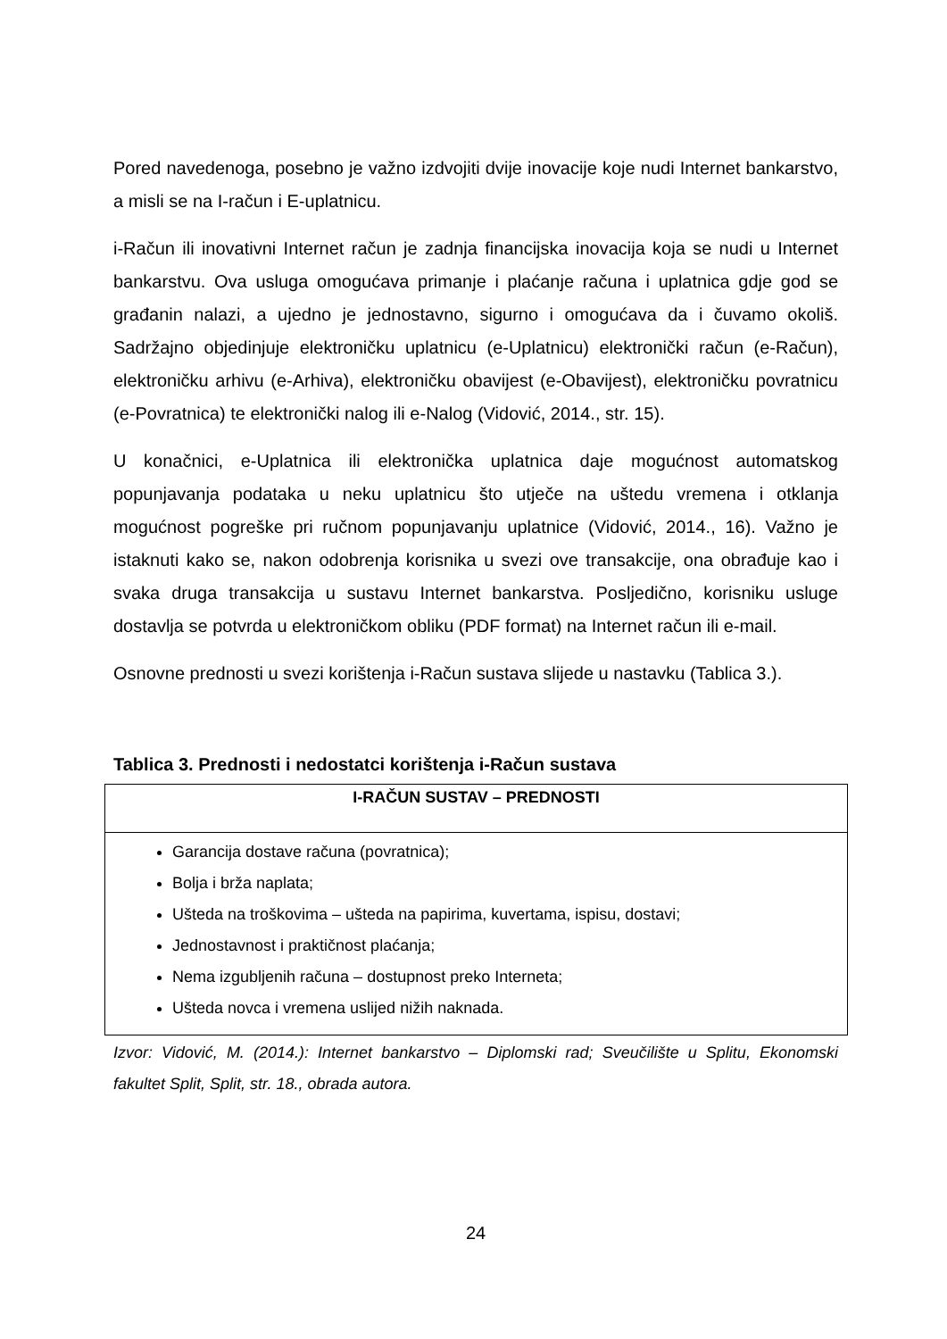Pored navedenoga, posebno je važno izdvojiti dvije inovacije koje nudi Internet bankarstvo, a misli se na I-račun i E-uplatnicu.
i-Račun ili inovativni Internet račun je zadnja financijska inovacija koja se nudi u Internet bankarstvu. Ova usluga omogućava primanje i plaćanje računa i uplatnica gdje god se građanin nalazi, a ujedno je jednostavno, sigurno i omogućava da i čuvamo okoliš. Sadržajno objedinjuje elektroničku uplatnicu (e-Uplatnicu) elektronički račun (e-Račun), elektroničku arhivu (e-Arhiva), elektroničku obavijest (e-Obavijest), elektroničku povratnicu (e-Povratnica) te elektronički nalog ili e-Nalog (Vidović, 2014., str. 15).
U konačnici, e-Uplatnica ili elektronička uplatnica daje mogućnost automatskog popunjavanja podataka u neku uplatnicu što utječe na uštedu vremena i otklanja mogućnost pogreške pri ručnom popunjavanju uplatnice (Vidović, 2014., 16). Važno je istaknuti kako se, nakon odobrenja korisnika u svezi ove transakcije, ona obrađuje kao i svaka druga transakcija u sustavu Internet bankarstva. Posljedično, korisniku usluge dostavlja se potvrda u elektroničkom obliku (PDF format) na Internet račun ili e-mail.
Osnovne prednosti u svezi korištenja i-Račun sustava slijede u nastavku (Tablica 3.).
Tablica 3. Prednosti i nedostatci korištenja i-Račun sustava
| I-RAČUN SUSTAV – PREDNOSTI |
| --- |
| Garancija dostave računa (povratnica); Bolja i brža naplata; Ušteda na troškovima – ušteda na papirima, kuvertama, ispisu, dostavi; Jednostavnost i praktičnost plaćanja; Nema izgubljenih računa – dostupnost preko Interneta; Ušteda novca i vremena uslijed nižih naknada. |
Izvor: Vidović, M. (2014.): Internet bankarstvo – Diplomski rad; Sveučilište u Splitu, Ekonomski fakultet Split, Split, str. 18., obrada autora.
24